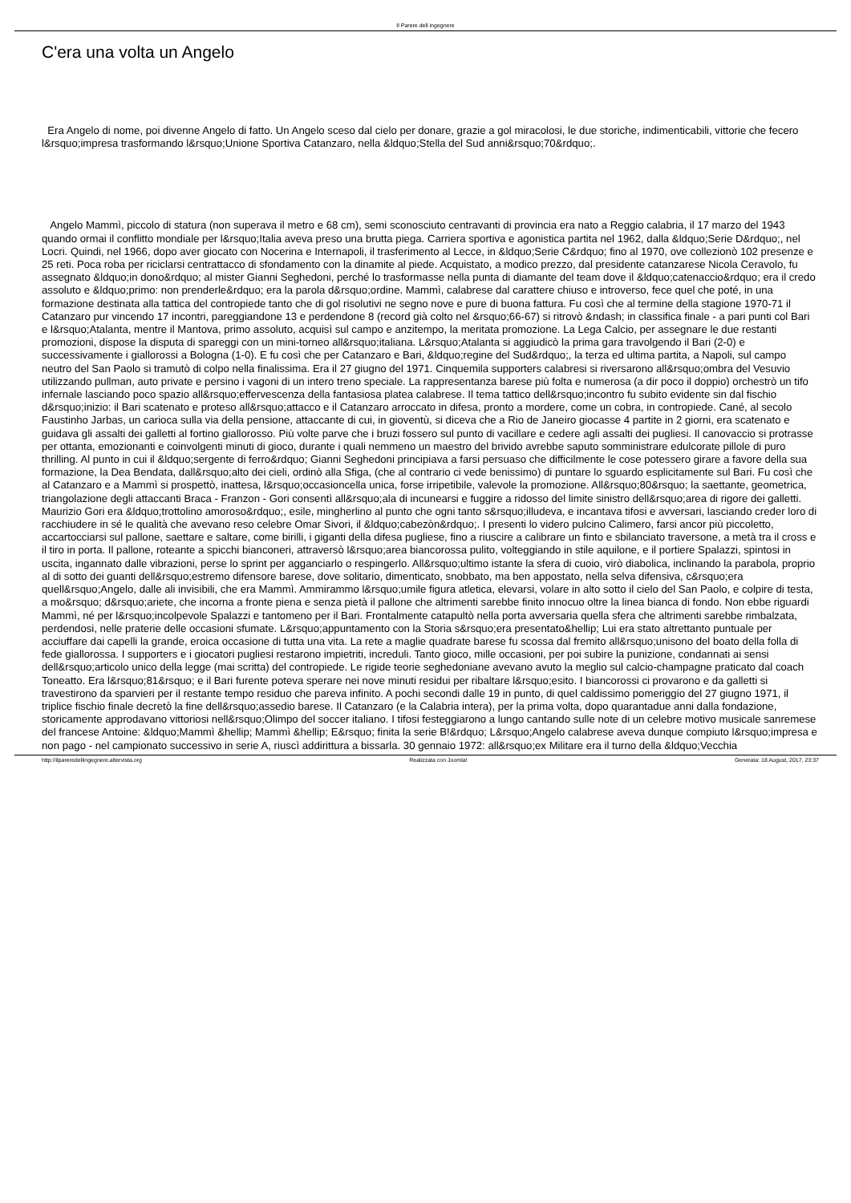Il Parere dell ingegnere
C'era una volta un Angelo
Era Angelo di nome, poi divenne Angelo di fatto. Un Angelo sceso dal cielo per donare, grazie a gol miracolosi, le due storiche, indimenticabili, vittorie che fecero l&rsquo;impresa trasformando l&rsquo;Unione Sportiva Catanzaro, nella &ldquo;Stella del Sud anni&rsquo;70&rdquo;.
Angelo Mammì, piccolo di statura (non superava il metro e 68 cm), semi sconosciuto centravanti di provincia era nato a Reggio calabria, il 17 marzo del 1943 quando ormai il conflitto mondiale per l&rsquo;Italia aveva preso una brutta piega. Carriera sportiva e agonistica partita nel 1962, dalla &ldquo;Serie D&rdquo;, nel Locri. Quindi, nel 1966, dopo aver giocato con Nocerina e Internapoli, il trasferimento al Lecce, in &ldquo;Serie C&rdquo; fino al 1970, ove collezionò 102 presenze e 25 reti. Poca roba per riciclarsi centrattacco di sfondamento con la dinamite al piede. Acquistato, a modico prezzo, dal presidente catanzarese Nicola Ceravolo, fu assegnato &ldquo;in dono&rdquo; al mister Gianni Seghedoni, perché lo trasformasse nella punta di diamante del team dove il &ldquo;catenaccio&rdquo; era il credo assoluto e &ldquo;primo: non prenderle&rdquo; era la parola d&rsquo;ordine. Mammì, calabrese dal carattere chiuso e introverso, fece quel che poté, in una formazione destinata alla tattica del contropiede tanto che di gol risolutivi ne segno nove e pure di buona fattura. Fu così che al termine della stagione 1970-71 il Catanzaro pur vincendo 17 incontri, pareggiandone 13 e perdendone 8 (record già colto nel &rsquo;66-67) si ritrovò &ndash; in classifica finale - a pari punti col Bari e l&rsquo;Atalanta, mentre il Mantova, primo assoluto, acquisì sul campo e anzitempo, la meritata promozione. La Lega Calcio, per assegnare le due restanti promozioni, dispose la disputa di spareggi con un mini-torneo all&rsquo;italiana. L&rsquo;Atalanta si aggiudicò la prima gara travolgendo il Bari (2-0) e successivamente i giallorossi a Bologna (1-0). E fu così che per Catanzaro e Bari, &ldquo;regine del Sud&rdquo;, la terza ed ultima partita, a Napoli, sul campo neutro del San Paolo si tramutò di colpo nella finalissima. Era il 27 giugno del 1971. Cinquemila supporters calabresi si riversarono all&rsquo;ombra del Vesuvio utilizzando pullman, auto private e persino i vagoni di un intero treno speciale. La rappresentanza barese più folta e numerosa (a dir poco il doppio) orchestrò un tifo infernale lasciando poco spazio all&rsquo;effervescenza della fantasiosa platea calabrese. Il tema tattico dell&rsquo;incontro fu subito evidente sin dal fischio d&rsquo;inizio: il Bari scatenato e proteso all&rsquo;attacco e il Catanzaro arroccato in difesa, pronto a mordere, come un cobra, in contropiede. Cané, al secolo Faustinho Jarbas, un carioca sulla via della pensione, attaccante di cui, in gioventù, si diceva che a Rio de Janeiro giocasse 4 partite in 2 giorni, era scatenato e guidava gli assalti dei galletti al fortino giallorosso. Più volte parve che i bruzi fossero sul punto di vacillare e cedere agli assalti dei pugliesi. Il canovaccio si protrasse per ottanta, emozionanti e coinvolgenti minuti di gioco, durante i quali nemmeno un maestro del brivido avrebbe saputo somministrare edulcorate pillole di puro thrilling. Al punto in cui il &ldquo;sergente di ferro&rdquo; Gianni Seghedoni principiava a farsi persuaso che difficilmente le cose potessero girare a favore della sua formazione, la Dea Bendata, dall&rsquo;alto dei cieli, ordinò alla Sfiga, (che al contrario ci vede benissimo) di puntare lo sguardo esplicitamente sul Bari. Fu così che al Catanzaro e a Mammì si prospettò, inattesa, l&rsquo;occasioncella unica, forse irripetibile, valevole la promozione. All&rsquo;80&rsquo; la saettante, geometrica, triangolazione degli attaccanti Braca - Franzon - Gori consentì all&rsquo;ala di incunearsi e fuggire a ridosso del limite sinistro dell&rsquo;area di rigore dei galletti. Maurizio Gori era &ldquo;trottolino amoroso&rdquo;, esile, mingherlino al punto che ogni tanto s&rsquo;illudeva, e incantava tifosi e avversari, lasciando creder loro di racchiudere in sé le qualità che avevano reso celebre Omar Sivori, il &ldquo;cabezòn&rdquo;. I presenti lo videro pulcino Calimero, farsi ancor più piccoletto, accartocciarsi sul pallone, saettare e saltare, come birilli, i giganti della difesa pugliese, fino a riuscire a calibrare un finto e sbilanciato traversone, a metà tra il cross e il tiro in porta. Il pallone, roteante a spicchi bianconeri, attraversò l&rsquo;area biancorossa pulito, volteggiando in stile aquilone, e il portiere Spalazzi, spintosi in uscita, ingannato dalle vibrazioni, perse lo sprint per agganciarlo o respingerlo. All&rsquo;ultimo istante la sfera di cuoio, virò diabolica, inclinando la parabola, proprio al di sotto dei guanti dell&rsquo;estremo difensore barese, dove solitario, dimenticato, snobbato, ma ben appostato, nella selva difensiva, c&rsquo;era quell&rsquo;Angelo, dalle ali invisibili, che era Mammì. Ammirammo l&rsquo;umile figura atletica, elevarsi, volare in alto sotto il cielo del San Paolo, e colpire di testa, a mo&rsquo; d&rsquo;ariete, che incorna a fronte piena e senza pietà il pallone che altrimenti sarebbe finito innocuo oltre la linea bianca di fondo. Non ebbe riguardi Mammì, né per l&rsquo;incolpevole Spalazzi e tantomeno per il Bari. Frontalmente catapultò nella porta avversaria quella sfera che altrimenti sarebbe rimbalzata, perdendosi, nelle praterie delle occasioni sfumate. L&rsquo;appuntamento con la Storia s&rsquo;era presentato&hellip; Lui era stato altrettanto puntuale per acciuffare dai capelli la grande, eroica occasione di tutta una vita. La rete a maglie quadrate barese fu scossa dal fremito all&rsquo;unisono del boato della folla di fede giallorossa. I supporters e i giocatori pugliesi restarono impietriti, increduli. Tanto gioco, mille occasioni, per poi subire la punizione, condannati ai sensi dell&rsquo;articolo unico della legge (mai scritta) del contropiede. Le rigide teorie seghedoniane avevano avuto la meglio sul calcio-champagne praticato dal coach Toneatto. Era l&rsquo;81&rsquo; e il Bari furente poteva sperare nei nove minuti residui per ribaltare l&rsquo;esito. I biancorossi ci provarono e da galletti si travestirono da sparvieri per il restante tempo residuo che pareva infinito. A pochi secondi dalle 19 in punto, di quel caldissimo pomeriggio del 27 giugno 1971, il triplice fischio finale decretò la fine dell&rsquo;assedio barese. Il Catanzaro (e la Calabria intera), per la prima volta, dopo quarantadue anni dalla fondazione, storicamente approdavano vittoriosi nell&rsquo;Olimpo del soccer italiano. I tifosi festeggiarono a lungo cantando sulle note di un celebre motivo musicale sanremese del francese Antoine: &ldquo;Mammì &hellip; Mammì &hellip; E&rsquo; finita la serie B!&rdquo; L&rsquo;Angelo calabrese aveva dunque compiuto l&rsquo;impresa e non pago - nel campionato successivo in serie A, riuscì addirittura a bissarla. 30 gennaio 1972: all&rsquo;ex Militare era il turno della &ldquo;Vecchia
http://ilpareredellingegnere.altervista.org Realizzata con Joomla! Generata: 18 August, 2017, 23:37